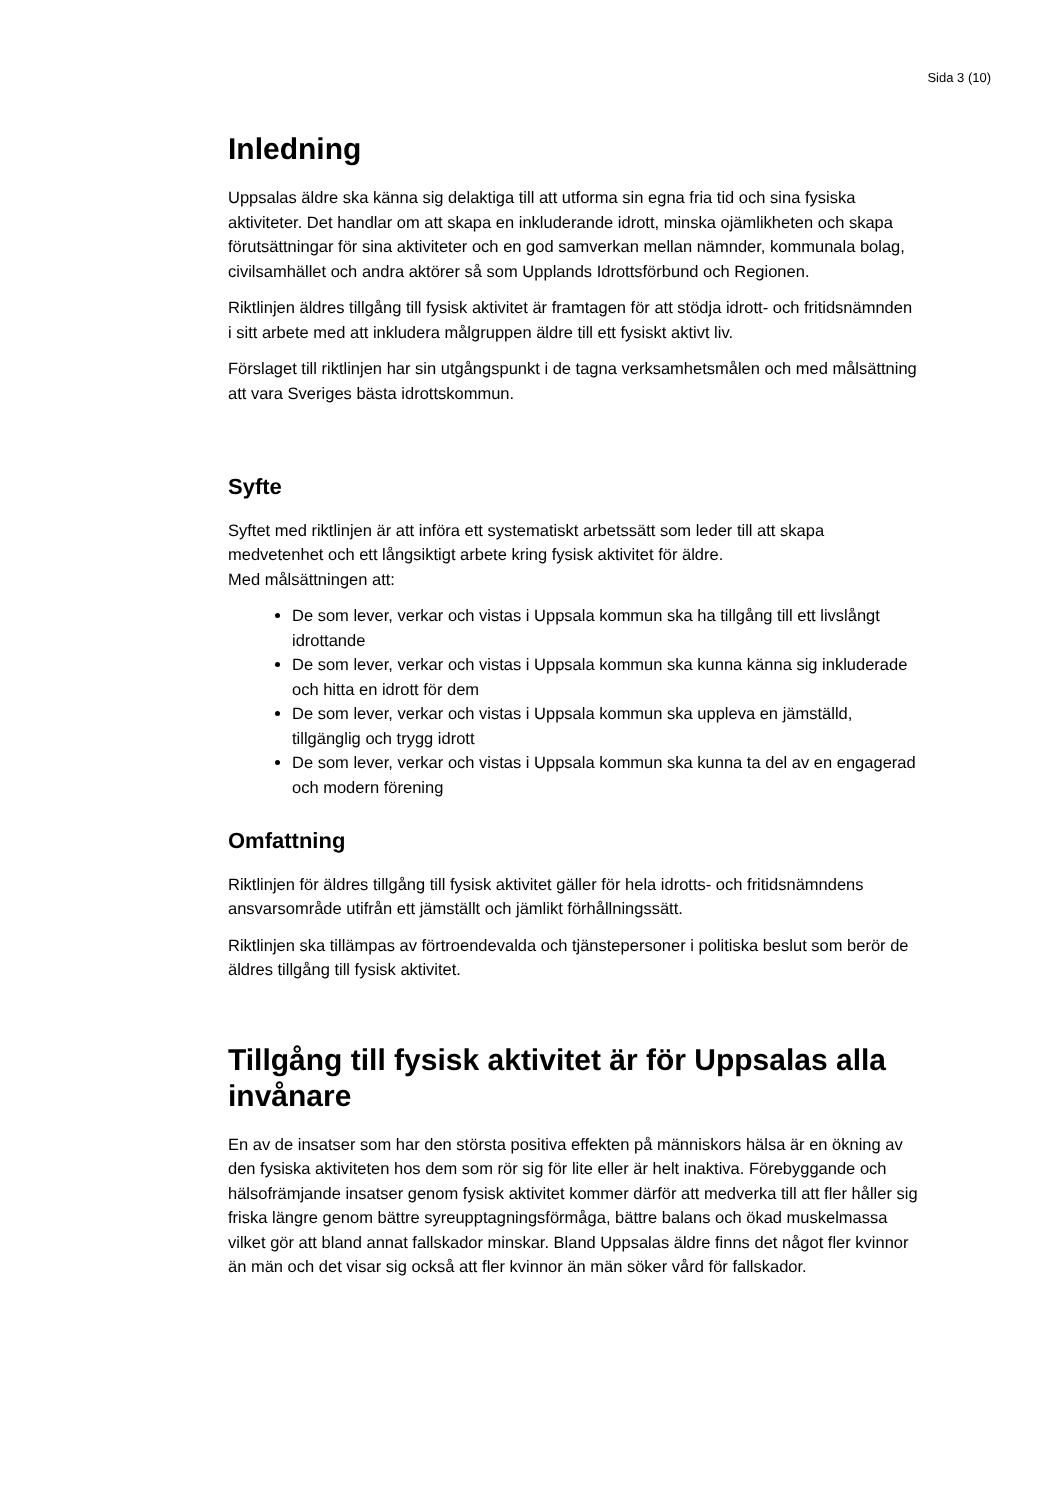Sida 3 (10)
Inledning
Uppsalas äldre ska känna sig delaktiga till att utforma sin egna fria tid och sina fysiska aktiviteter. Det handlar om att skapa en inkluderande idrott, minska ojämlikheten och skapa förutsättningar för sina aktiviteter och en god samverkan mellan nämnder, kommunala bolag, civilsamhället och andra aktörer så som Upplands Idrottsförbund och Regionen.
Riktlinjen äldres tillgång till fysisk aktivitet är framtagen för att stödja idrott- och fritidsnämnden i sitt arbete med att inkludera målgruppen äldre till ett fysiskt aktivt liv.
Förslaget till riktlinjen har sin utgångspunkt i de tagna verksamhetsmålen och med målsättning att vara Sveriges bästa idrottskommun.
Syfte
Syftet med riktlinjen är att införa ett systematiskt arbetssätt som leder till att skapa medvetenhet och ett långsiktigt arbete kring fysisk aktivitet för äldre.
Med målsättningen att:
De som lever, verkar och vistas i Uppsala kommun ska ha tillgång till ett livslångt idrottande
De som lever, verkar och vistas i Uppsala kommun ska kunna känna sig inkluderade och hitta en idrott för dem
De som lever, verkar och vistas i Uppsala kommun ska uppleva en jämställd, tillgänglig och trygg idrott
De som lever, verkar och vistas i Uppsala kommun ska kunna ta del av en engagerad och modern förening
Omfattning
Riktlinjen för äldres tillgång till fysisk aktivitet gäller för hela idrotts- och fritidsnämndens ansvarsområde utifrån ett jämställt och jämlikt förhållningssätt.
Riktlinjen ska tillämpas av förtroendevalda och tjänstepersoner i politiska beslut som berör de äldres tillgång till fysisk aktivitet.
Tillgång till fysisk aktivitet är för Uppsalas alla invånare
En av de insatser som har den största positiva effekten på människors hälsa är en ökning av den fysiska aktiviteten hos dem som rör sig för lite eller är helt inaktiva. Förebyggande och hälsofrämjande insatser genom fysisk aktivitet kommer därför att medverka till att fler håller sig friska längre genom bättre syreupptagningsförmåga, bättre balans och ökad muskelmassa vilket gör att bland annat fallskador minskar. Bland Uppsalas äldre finns det något fler kvinnor än män och det visar sig också att fler kvinnor än män söker vård för fallskador.